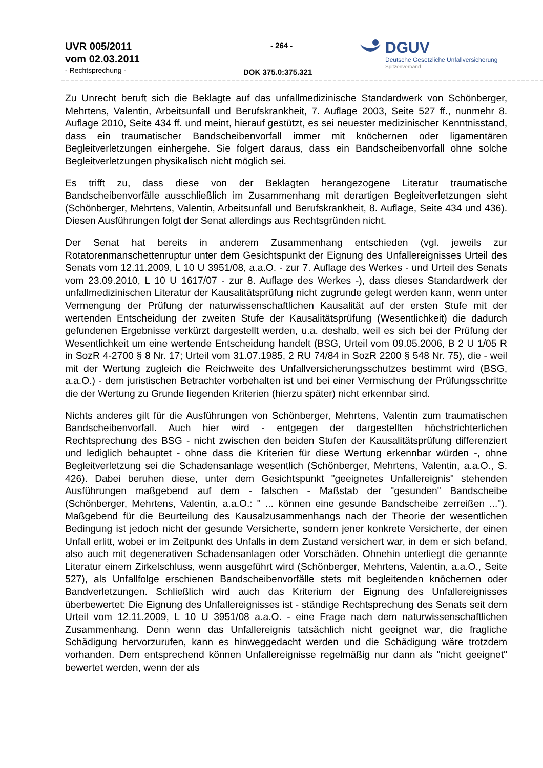UVR 005/2011
vom 02.03.2011
- Rechtsprechung -
- 264 -
DOK 375.0:375.321
DGUV
Deutsche Gesetzliche Unfallversicherung
Spitzenverband
Zu Unrecht beruft sich die Beklagte auf das unfallmedizinische Standardwerk von Schönberger, Mehrtens, Valentin, Arbeitsunfall und Berufskrankheit, 7. Auflage 2003, Seite 527 ff., nunmehr 8. Auflage 2010, Seite 434 ff. und meint, hierauf gestützt, es sei neuester medizinischer Kenntnisstand, dass ein traumatischer Bandscheibenvorfall immer mit knöchernen oder ligamentären Begleitverletzungen einhergehe. Sie folgert daraus, dass ein Bandscheibenvorfall ohne solche Begleitverletzungen physikalisch nicht möglich sei.
Es trifft zu, dass diese von der Beklagten herangezogene Literatur traumatische Bandscheibenvorfälle ausschließlich im Zusammenhang mit derartigen Begleitverletzungen sieht (Schönberger, Mehrtens, Valentin, Arbeitsunfall und Berufskrankheit, 8. Auflage, Seite 434 und 436). Diesen Ausführungen folgt der Senat allerdings aus Rechtsgründen nicht.
Der Senat hat bereits in anderem Zusammenhang entschieden (vgl. jeweils zur Rotatorenmanschettenruptur unter dem Gesichtspunkt der Eignung des Unfallereignisses Urteil des Senats vom 12.11.2009, L 10 U 3951/08, a.a.O. - zur 7. Auflage des Werkes - und Urteil des Senats vom 23.09.2010, L 10 U 1617/07 - zur 8. Auflage des Werkes -), dass dieses Standardwerk der unfallmedizinischen Literatur der Kausalitätsprüfung nicht zugrunde gelegt werden kann, wenn unter Vermengung der Prüfung der naturwissenschaftlichen Kausalität auf der ersten Stufe mit der wertenden Entscheidung der zweiten Stufe der Kausalitätsprüfung (Wesentlichkeit) die dadurch gefundenen Ergebnisse verkürzt dargestellt werden, u.a. deshalb, weil es sich bei der Prüfung der Wesentlichkeit um eine wertende Entscheidung handelt (BSG, Urteil vom 09.05.2006, B 2 U 1/05 R in SozR 4-2700 § 8 Nr. 17; Urteil vom 31.07.1985, 2 RU 74/84 in SozR 2200 § 548 Nr. 75), die - weil mit der Wertung zugleich die Reichweite des Unfallversicherungsschutzes bestimmt wird (BSG, a.a.O.) - dem juristischen Betrachter vorbehalten ist und bei einer Vermischung der Prüfungsschritte die der Wertung zu Grunde liegenden Kriterien (hierzu später) nicht erkennbar sind.
Nichts anderes gilt für die Ausführungen von Schönberger, Mehrtens, Valentin zum traumatischen Bandscheibenvorfall. Auch hier wird - entgegen der dargestellten höchstrichterlichen Rechtsprechung des BSG - nicht zwischen den beiden Stufen der Kausalitätsprüfung differenziert und lediglich behauptet - ohne dass die Kriterien für diese Wertung erkennbar würden -, ohne Begleitverletzung sei die Schadensanlage wesentlich (Schönberger, Mehrtens, Valentin, a.a.O., S. 426). Dabei beruhen diese, unter dem Gesichtspunkt "geeignetes Unfallereignis" stehenden Ausführungen maßgebend auf dem - falschen - Maßstab der "gesunden" Bandscheibe (Schönberger, Mehrtens, Valentin, a.a.O.: " ... können eine gesunde Bandscheibe zerreißen ..."). Maßgebend für die Beurteilung des Kausalzusammenhangs nach der Theorie der wesentlichen Bedingung ist jedoch nicht der gesunde Versicherte, sondern jener konkrete Versicherte, der einen Unfall erlitt, wobei er im Zeitpunkt des Unfalls in dem Zustand versichert war, in dem er sich befand, also auch mit degenerativen Schadensanlagen oder Vorschäden. Ohnehin unterliegt die genannte Literatur einem Zirkelschluss, wenn ausgeführt wird (Schönberger, Mehrtens, Valentin, a.a.O., Seite 527), als Unfallfolge erschienen Bandscheibenvorfälle stets mit begleitenden knöchernen oder Bandverletzungen. Schließlich wird auch das Kriterium der Eignung des Unfallereignisses überbewertet: Die Eignung des Unfallereignisses ist - ständige Rechtsprechung des Senats seit dem Urteil vom 12.11.2009, L 10 U 3951/08 a.a.O. - eine Frage nach dem naturwissenschaftlichen Zusammenhang. Denn wenn das Unfallereignis tatsächlich nicht geeignet war, die fragliche Schädigung hervorzurufen, kann es hinweggedacht werden und die Schädigung wäre trotzdem vorhanden. Dem entsprechend können Unfallereignisse regelmäßig nur dann als "nicht geeignet" bewertet werden, wenn der als